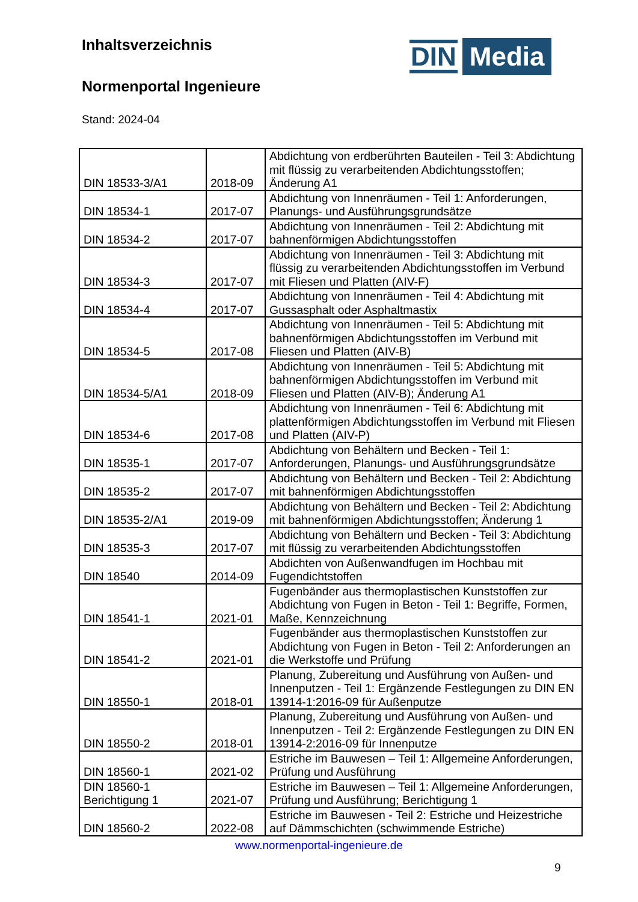Inhaltsverzeichnis
Normenportal Ingenieure
Stand: 2024-04
DIN Media
| DIN 18533-3/A1 | 2018-09 | Abdichtung von erdberührten Bauteilen - Teil 3: Abdichtung mit flüssig zu verarbeitenden Abdichtungsstoffen; Änderung A1 |
| DIN 18534-1 | 2017-07 | Abdichtung von Innenräumen - Teil 1: Anforderungen, Planungs- und Ausführungsgrundsätze |
| DIN 18534-2 | 2017-07 | Abdichtung von Innenräumen - Teil 2: Abdichtung mit bahnenförmigen Abdichtungsstoffen |
| DIN 18534-3 | 2017-07 | Abdichtung von Innenräumen - Teil 3: Abdichtung mit flüssig zu verarbeitenden Abdichtungsstoffen im Verbund mit Fliesen und Platten (AIV-F) |
| DIN 18534-4 | 2017-07 | Abdichtung von Innenräumen - Teil 4: Abdichtung mit Gussasphalt oder Asphaltmastix |
| DIN 18534-5 | 2017-08 | Abdichtung von Innenräumen - Teil 5: Abdichtung mit bahnenförmigen Abdichtungsstoffen im Verbund mit Fliesen und Platten (AIV-B) |
| DIN 18534-5/A1 | 2018-09 | Abdichtung von Innenräumen - Teil 5: Abdichtung mit bahnenförmigen Abdichtungsstoffen im Verbund mit Fliesen und Platten (AIV-B); Änderung A1 |
| DIN 18534-6 | 2017-08 | Abdichtung von Innenräumen - Teil 6: Abdichtung mit plattenförmigen Abdichtungsstoffen im Verbund mit Fliesen und Platten (AIV-P) |
| DIN 18535-1 | 2017-07 | Abdichtung von Behältern und Becken - Teil 1: Anforderungen, Planungs- und Ausführungsgrundsätze |
| DIN 18535-2 | 2017-07 | Abdichtung von Behältern und Becken - Teil 2: Abdichtung mit bahnenförmigen Abdichtungsstoffen |
| DIN 18535-2/A1 | 2019-09 | Abdichtung von Behältern und Becken - Teil 2: Abdichtung mit bahnenförmigen Abdichtungsstoffen; Änderung 1 |
| DIN 18535-3 | 2017-07 | Abdichtung von Behältern und Becken - Teil 3: Abdichtung mit flüssig zu verarbeitenden Abdichtungsstoffen |
| DIN 18540 | 2014-09 | Abdichten von Außenwandfugen im Hochbau mit Fugendichtstoffen |
| DIN 18541-1 | 2021-01 | Fugenbänder aus thermoplastischen Kunststoffen zur Abdichtung von Fugen in Beton - Teil 1: Begriffe, Formen, Maße, Kennzeichnung |
| DIN 18541-2 | 2021-01 | Fugenbänder aus thermoplastischen Kunststoffen zur Abdichtung von Fugen in Beton - Teil 2: Anforderungen an die Werkstoffe und Prüfung |
| DIN 18550-1 | 2018-01 | Planung, Zubereitung und Ausführung von Außen- und Innenputzen - Teil 1: Ergänzende Festlegungen zu DIN EN 13914-1:2016-09 für Außenputze |
| DIN 18550-2 | 2018-01 | Planung, Zubereitung und Ausführung von Außen- und Innenputzen - Teil 2: Ergänzende Festlegungen zu DIN EN 13914-2:2016-09 für Innenputze |
| DIN 18560-1 | 2021-02 | Estriche im Bauwesen – Teil 1: Allgemeine Anforderungen, Prüfung und Ausführung |
| DIN 18560-1 Berichtigung 1 | 2021-07 | Estriche im Bauwesen – Teil 1: Allgemeine Anforderungen, Prüfung und Ausführung; Berichtigung 1 |
| DIN 18560-2 | 2022-08 | Estriche im Bauwesen - Teil 2: Estriche und Heizestriche auf Dämmschichten (schwimmende Estriche) |
www.normenportal-ingenieure.de
9